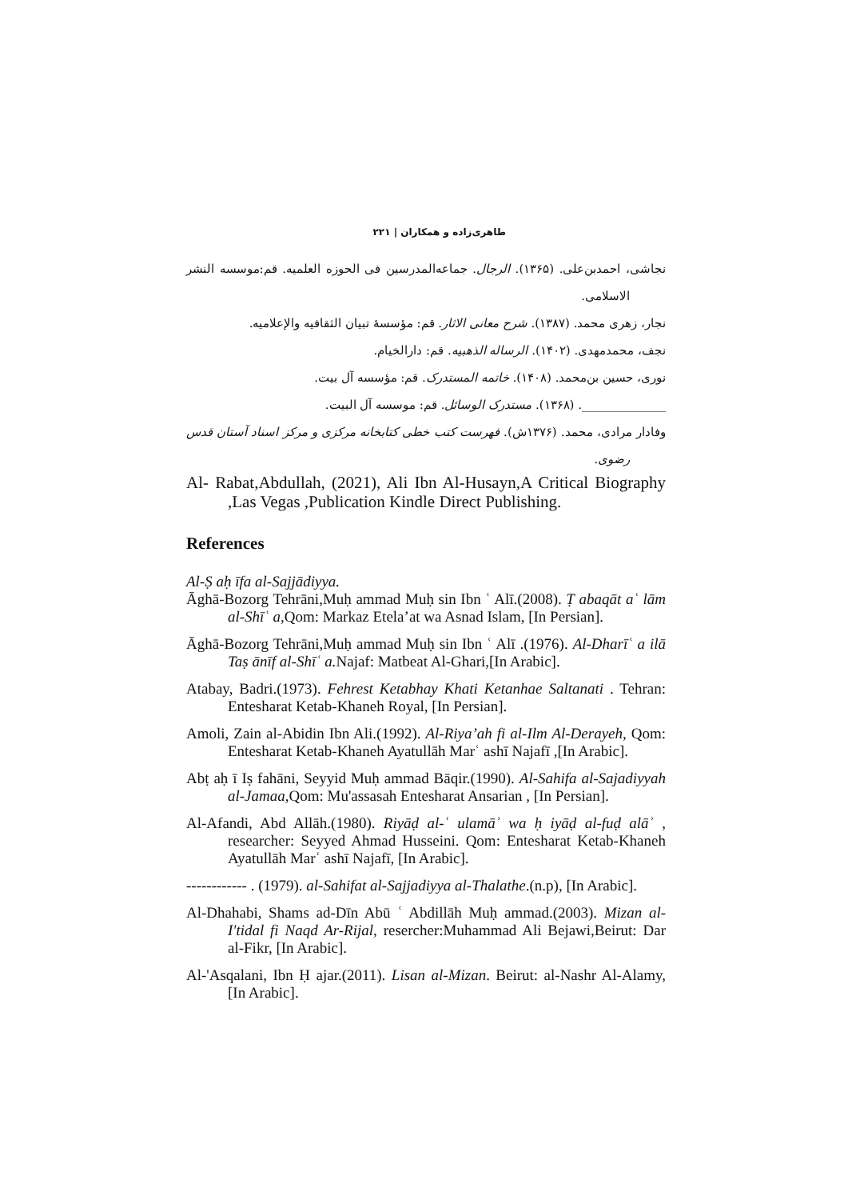طاهری‌زاده و همکاران | ۲۲۱
نجاشی، احمدبن‌علی. (۱۳۶۵). الرجال. جماعه‌المدرسین فی الحوزه العلمیه. قم:موسسه النشر الاسلامی.
نجار، زهری محمد. (۱۳۸۷). شرح معانی الاثار. قم: مؤسسهٔ تبیان الثقافیه والإعلامیه.
نجف، محمدمهدی. (۱۴۰۲). الرساله الذهبیه. قم: دارالخیام.
نوری، حسین بن‌محمد. (۱۴۰۸). خاتمه المستدرک. قم: مؤسسه آل بیت.
______________. (۱۳۶۸). مستدرک الوسائل. قم: موسسه آل البیت.
وفادار مرادی، محمد. (۱۳۷۶ش). فهرست کتب خطی کتابخانه مرکزی و مرکز اسناد آستان قدس رضوی.
Al- Rabat,Abdullah, (2021), Ali Ibn Al-Husayn,A Critical Biography ,Las Vegas ,Publication Kindle Direct Publishing.
References
Al-Ṣ aḥ īfa al-Sajjādiyya.
Āghā-Bozorg Tehrāni,Muḥ ammad Muḥ sin Ibn ʿ Alī.(2008). Ṭ abaqāt aʿ lām al-Shīʿ a, Qom: Markaz Etela’at wa Asnad Islam, [In Persian].
Āghā-Bozorg Tehrāni,Muḥ ammad Muḥ sin Ibn ʿ Alī .(1976). Al-Dharīʿ a ilā Taṣ ānīf al-Shīʿ a. Najaf: Matbeat Al-Ghari,[In Arabic].
Atabay, Badri.(1973). Fehrest Ketabhay Khati Ketanhae Saltanati . Tehran: Entesharat Ketab-Khaneh Royal, [In Persian].
Amoli, Zain al-Abidin Ibn Ali.(1992). Al-Riya’ah fi al-Ilm Al-Derayeh, Qom: Entesharat Ketab-Khaneh Ayatullāh Marʿ ashī Najafī ,[In Arabic].
Abṭ aḥ ī Iṣ fahāni, Seyyid Muḥ ammad Bāqir.(1990). Al-Sahifa al-Sajadiyyah al-Jamaa, Qom: Mu'assasah Entesharat Ansarian , [In Persian].
Al-Afandi, Abd Allāh.(1980). Riyāḍ al-ʿ ulamāʾ wa ḥ iyāḍ al-fuḍ alāʾ , researcher: Seyyed Ahmad Husseini. Qom: Entesharat Ketab-Khaneh Ayatullāh Marʿ ashī Najafī, [In Arabic].
------------ . (1979). al-Sahifat al-Sajjadiyya al-Thalathe.(n.p), [In Arabic].
Al-Dhahabi, Shams ad-Dīn Abū ʿ Abdillāh Muḥ ammad.(2003). Mizan al-I'tidal fi Naqd Ar-Rijal, resercher:Muhammad Ali Bejawi,Beirut: Dar al-Fikr, [In Arabic].
Al-'Asqalani, Ibn Ḥ ajar.(2011). Lisan al-Mizan. Beirut: al-Nashr Al-Alamy, [In Arabic].